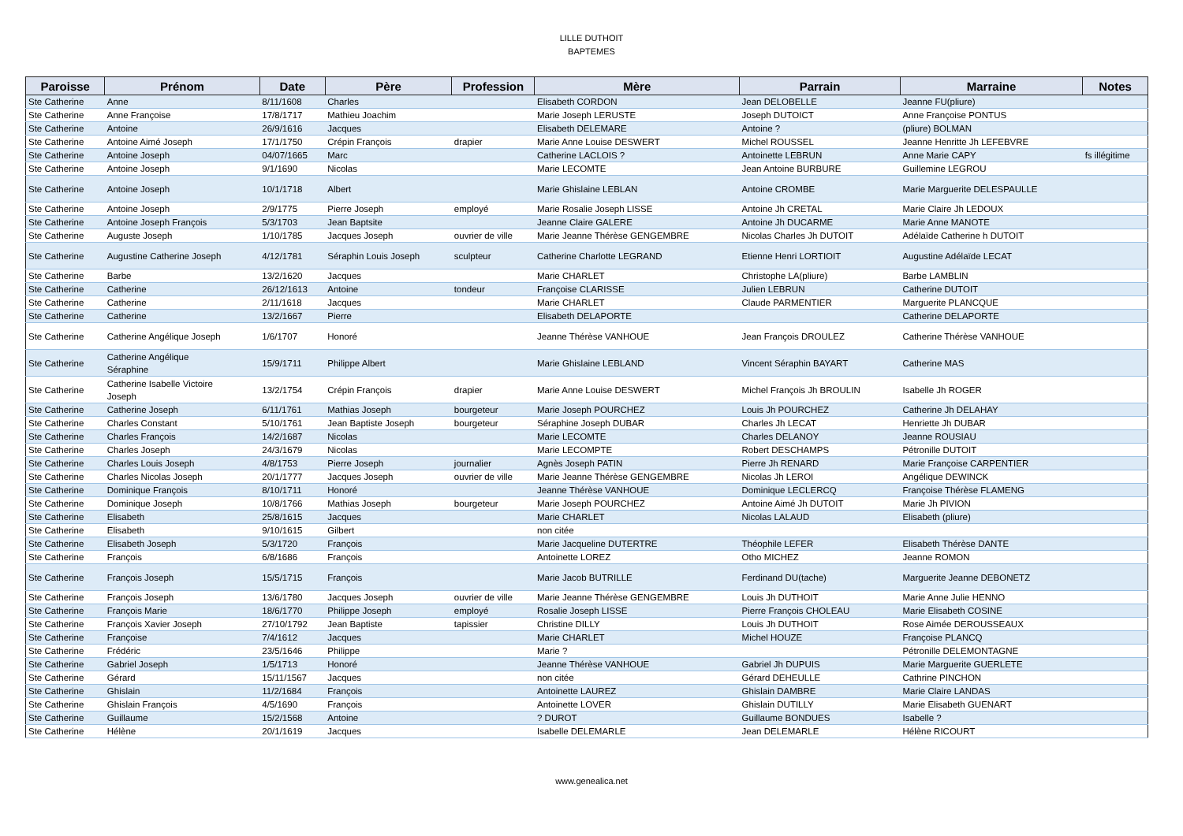LILLE DUTHOIT
BAPTEMES
| Paroisse | Prénom | Date | Père | Profession | Mère | Parrain | Marraine | Notes |
| --- | --- | --- | --- | --- | --- | --- | --- | --- |
| Ste Catherine | Anne | 8/11/1608 | Charles | | Elisabeth CORDON | Jean DELOBELLE | Jeanne FU(pliure) | |
| Ste Catherine | Anne Françoise | 17/8/1717 | Mathieu Joachim | | Marie Joseph LERUSTE | Joseph DUTOICT | Anne Françoise PONTUS | |
| Ste Catherine | Antoine | 26/9/1616 | Jacques | | Elisabeth DELEMARE | Antoine ? | (pliure) BOLMAN | |
| Ste Catherine | Antoine Aimé Joseph | 17/1/1750 | Crépin François | drapier | Marie Anne Louise DESWERT | Michel ROUSSEL | Jeanne Henritte Jh LEFEBVRE | |
| Ste Catherine | Antoine Joseph | 04/07/1665 | Marc | | Catherine LACLOIS ? | Antoinette LEBRUN | Anne Marie CAPY | fs illégitime |
| Ste Catherine | Antoine Joseph | 9/1/1690 | Nicolas | | Marie LECOMTE | Jean Antoine BURBURE | Guillemine LEGROU | |
| Ste Catherine | Antoine Joseph | 10/1/1718 | Albert | | Marie Ghislaine LEBLAN | Antoine CROMBE | Marie Marguerite DELESPAULLE | |
| Ste Catherine | Antoine Joseph | 2/9/1775 | Pierre Joseph | employé | Marie Rosalie Joseph LISSE | Antoine Jh CRETAL | Marie Claire Jh LEDOUX | |
| Ste Catherine | Antoine Joseph François | 5/3/1703 | Jean Baptsite | | Jeanne Claire GALERE | Antoine Jh DUCARME | Marie Anne MANOTE | |
| Ste Catherine | Auguste Joseph | 1/10/1785 | Jacques Joseph | ouvrier de ville | Marie Jeanne Thérèse GENGEMBRE | Nicolas Charles Jh DUTOIT | Adélaïde Catherine h DUTOIT | |
| Ste Catherine | Augustine Catherine Joseph | 4/12/1781 | Séraphin Louis Joseph | sculpteur | Catherine Charlotte LEGRAND | Etienne Henri LORTIOIT | Augustine Adélaïde LECAT | |
| Ste Catherine | Barbe | 13/2/1620 | Jacques | | Marie CHARLET | Christophe LA(pliure) | Barbe LAMBLIN | |
| Ste Catherine | Catherine | 26/12/1613 | Antoine | tondeur | Françoise CLARISSE | Julien LEBRUN | Catherine DUTOIT | |
| Ste Catherine | Catherine | 2/11/1618 | Jacques | | Marie CHARLET | Claude PARMENTIER | Marguerite PLANCQUE | |
| Ste Catherine | Catherine | 13/2/1667 | Pierre | | Elisabeth DELAPORTE | | Catherine DELAPORTE | |
| Ste Catherine | Catherine Angélique Joseph | 1/6/1707 | Honoré | | Jeanne Thérèse VANHOUE | Jean François DROULEZ | Catherine Thérèse VANHOUE | |
| Ste Catherine | Catherine Angélique Séraphine | 15/9/1711 | Philippe Albert | | Marie Ghislaine LEBLAND | Vincent Séraphin BAYART | Catherine MAS | |
| Ste Catherine | Catherine Isabelle Victoire Joseph | 13/2/1754 | Crépin François | drapier | Marie Anne Louise DESWERT | Michel François Jh BROULIN | Isabelle Jh ROGER | |
| Ste Catherine | Catherine Joseph | 6/11/1761 | Mathias Joseph | bourgeteur | Marie Joseph POURCHEZ | Louis Jh POURCHEZ | Catherine Jh DELAHAY | |
| Ste Catherine | Charles Constant | 5/10/1761 | Jean Baptiste Joseph | bourgeteur | Séraphine Joseph DUBAR | Charles Jh LECAT | Henriette Jh DUBAR | |
| Ste Catherine | Charles François | 14/2/1687 | Nicolas | | Marie LECOMTE | Charles DELANOY | Jeanne ROUSIAU | |
| Ste Catherine | Charles Joseph | 24/3/1679 | Nicolas | | Marie LECOMPTE | Robert DESCHAMPS | Pétronille DUTOIT | |
| Ste Catherine | Charles Louis Joseph | 4/8/1753 | Pierre Joseph | journalier | Agnès Joseph PATIN | Pierre Jh RENARD | Marie Françoise CARPENTIER | |
| Ste Catherine | Charles Nicolas Joseph | 20/1/1777 | Jacques Joseph | ouvrier de ville | Marie Jeanne Thérèse GENGEMBRE | Nicolas Jh LEROI | Angélique DEWINCK | |
| Ste Catherine | Dominique François | 8/10/1711 | Honoré | | Jeanne Thérèse VANHOUE | Dominique LECLERCQ | Françoise Thérèse FLAMENG | |
| Ste Catherine | Dominique Joseph | 10/8/1766 | Mathias Joseph | bourgeteur | Marie Joseph POURCHEZ | Antoine Aimé Jh DUTOIT | Marie Jh PIVION | |
| Ste Catherine | Elisabeth | 25/8/1615 | Jacques | | Marie CHARLET | Nicolas LALAUD | Elisabeth (pliure) | |
| Ste Catherine | Elisabeth | 9/10/1615 | Gilbert | | non citée | | | |
| Ste Catherine | Elisabeth Joseph | 5/3/1720 | François | | Marie Jacqueline DUTERTRE | Théophile LEFER | Elisabeth Thérèse DANTE | |
| Ste Catherine | François | 6/8/1686 | François | | Antoinette LOREZ | Otho MICHEZ | Jeanne ROMON | |
| Ste Catherine | François Joseph | 15/5/1715 | François | | Marie Jacob BUTRILLE | Ferdinand DU(tache) | Marguerite Jeanne DEBONETZ | |
| Ste Catherine | François Joseph | 13/6/1780 | Jacques Joseph | ouvrier de ville | Marie Jeanne Thérèse GENGEMBRE | Louis Jh DUTHOIT | Marie Anne Julie HENNO | |
| Ste Catherine | François Marie | 18/6/1770 | Philippe Joseph | employé | Rosalie Joseph LISSE | Pierre François CHOLEAU | Marie Elisabeth COSINE | |
| Ste Catherine | François Xavier Joseph | 27/10/1792 | Jean Baptiste | tapissier | Christine DILLY | Louis Jh DUTHOIT | Rose Aimée DEROUSSEAUX | |
| Ste Catherine | Françoise | 7/4/1612 | Jacques | | Marie CHARLET | Michel HOUZE | Françoise PLANCQ | |
| Ste Catherine | Frédéric | 23/5/1646 | Philippe | | Marie ? | | Pétronille DELEMONTAGNE | |
| Ste Catherine | Gabriel Joseph | 1/5/1713 | Honoré | | Jeanne Thérèse VANHOUE | Gabriel Jh DUPUIS | Marie Marguerite GUERLETE | |
| Ste Catherine | Gérard | 15/11/1567 | Jacques | | non citée | Gérard DEHEULLE | Cathrine PINCHON | |
| Ste Catherine | Ghislain | 11/2/1684 | François | | Antoinette LAUREZ | Ghislain DAMBRE | Marie Claire LANDAS | |
| Ste Catherine | Ghislain François | 4/5/1690 | François | | Antoinette LOVER | Ghislain DUTILLY | Marie Elisabeth GUENART | |
| Ste Catherine | Guillaume | 15/2/1568 | Antoine | | ? DUROT | Guillaume BONDUES | Isabelle ? | |
| Ste Catherine | Hélène | 20/1/1619 | Jacques | | Isabelle DELEMARLE | Jean DELEMARLE | Hélène RICOURT | |
www.genealica.net